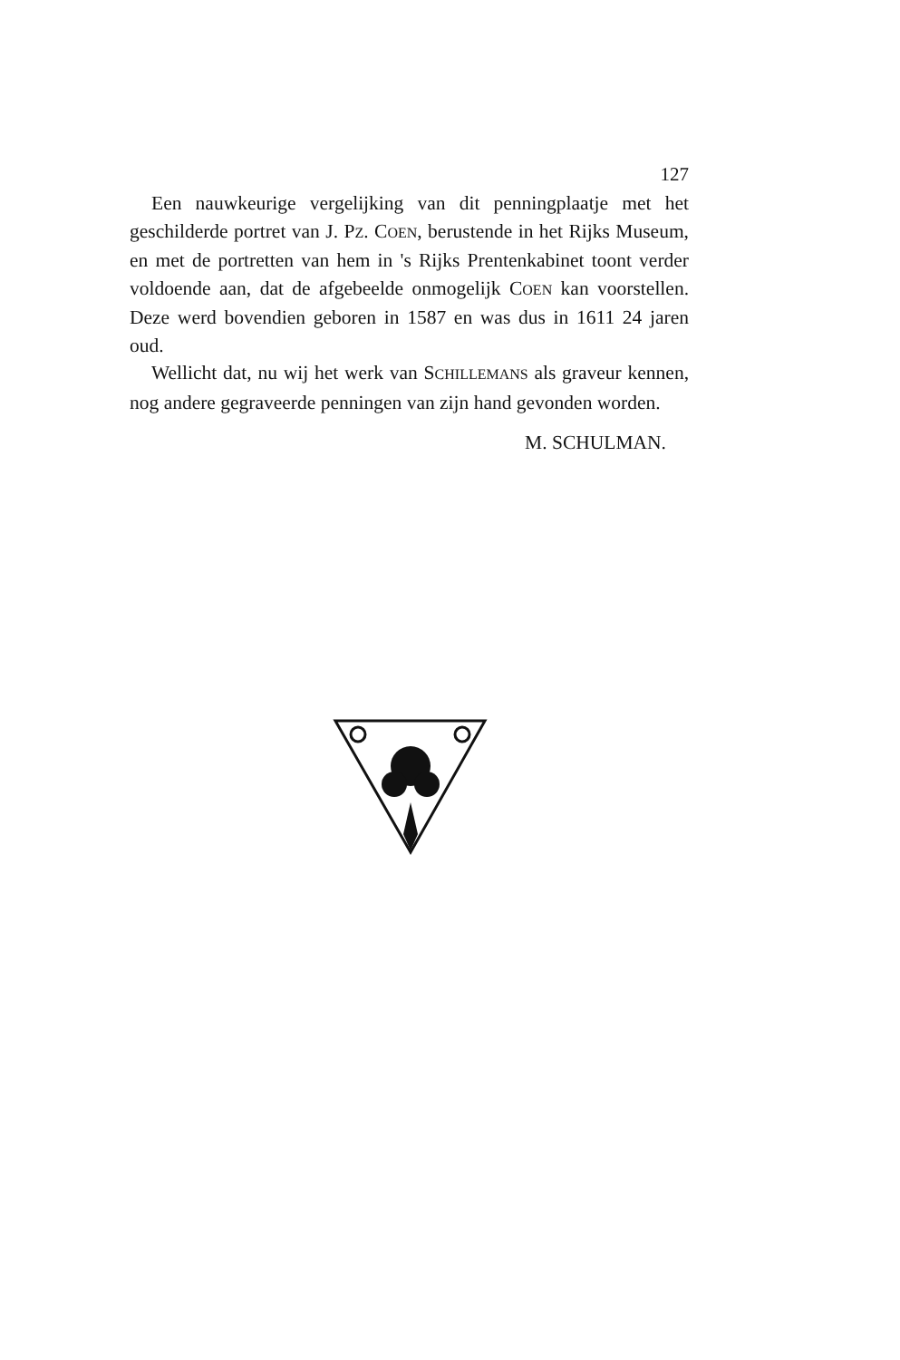127
Een nauwkeurige vergelijking van dit penningplaatje met het geschilderde portret van J. PZ. COEN, berustende in het Rijks Museum, en met de portretten van hem in 's Rijks Prentenkabinet toont verder voldoende aan, dat de afgebeelde onmogelijk COEN kan voorstellen. Deze werd bovendien geboren in 1587 en was dus in 1611 24 jaren oud.
Wellicht dat, nu wij het werk van SCHILLEMANS als graveur kennen, nog andere gegraveerde penningen van zijn hand gevonden worden.
M. SCHULMAN.